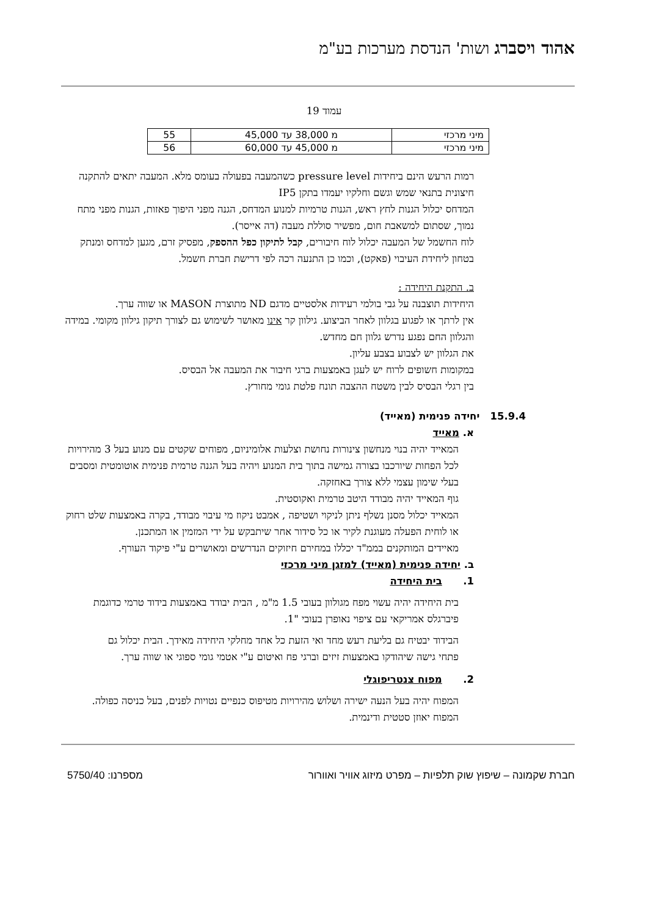אהוד ויסברג ושות' הנדסת מערכות בע"מ
עמוד 19
| מיני מרכזי | מ 38,000 עד 45,000 | 55 |
| מיני מרכזי | מ 45,000 עד 60,000 | 56 |
רמות הרעש הינם ביחידות pressure level כשהמעבה בפעולה בעומס מלא. המעבה יתאים להתקנה חיצונית בתנאי שמש וגשם וחלקיו יעמדו בתקן IP5
המדחס יכלול הגנות לחץ ראש, הגנות טרמיות למנוע המדחס, הגנה מפני היפוך פאזות, הגנות מפני מתח נמוך, שסתום למשאבת חום, מפשיר סוללת מעבה (דה אייסר).
לוח החשמל של המעבה יכלול לוח חיבורים, קבל לתיקון כפל ההספק, מפסיק זרם, מגען למדחס ומנתק בטחון ליחידת העיבוי (פאקט), וכמו כן התנעה רכה לפי דרישת חברת חשמל.
ב. התקנת היחידה :
היחידות תוצבנה על גבי בולמי רעידות אלסטיים מדגם ND מתוצרת MASON או שווה ערך.
אין לרתך או לפגוע בגלוון לאחר הביצוע. גילוון קר אינו מאושר לשימוש גם לצורך תיקון גילוון מקומי. במידה והגלוון החם נפגע נדרש גלוון חם מחדש.
את הגלוון יש לצבוע בצבע עליון.
במקומות חשופים לרוח יש לעגן באמצעות ברגי חיבור את המעבה אל הבסיס.
בין רגלי הבסיס לבין משטח ההצבה תונח פלטת גומי מחורץ.
15.9.4 יחידה פנימית (מאייד)
א. מאייד
המאייד יהיה בנוי מנחשון צינורות נחושת וצלעות אלומיניום, מפוחים שקטים עם מנוע בעל 3 מהירויות לכל הפחות שיורכבו בצורה גמישה בתוך בית המנוע ויהיה בעל הגנה טרמית פנימית אוטומטית ומסבים בעלי שימון עצמי ללא צורך באחזקה.
גוף המאייד יהיה מבודד היטב טרמית ואקוסטית.
המאייד יכלול מסנן נשלף ניתן לניקוי ושטיפה , אמבט ניקוז מי עיבוי מבודד, בקרה באמצעות שלט רחוק או לוחית הפעלה מעוגנת לקיר או כל סידור אחר שיתבקש על ידי המזמין או המתכנן.
מאיידים המותקנים בממ"ד יכללו במחירם חיזוקים הנדרשים ומאושרים ע"י פיקוד העורף.
ב. יחידה פנימית (מאייד) למזגן מיני מרכזי
1. בית היחידה
בית היחידה יהיה עשוי מפח מגולוון בעובי 1.5 מ"מ , הבית יבודד באמצעות בידוד טרמי כדוגמת פיברגלס אמריקאי עם ציפוי נאופרן בעובי "1.
הבידוד יבטיח גם בליעת רעש מחד ואי הזעת כל אחד מחלקי היחידה מאידך. הבית יכלול גם פתחי גישה שיהודקו באמצעות זיזים וברגי פח ואיטום ע"י אטמי גומי ספוגי או שווה ערך.
2. מפוח צנטריפוגלי
המפוח יהיה בעל הנעה ישירה ושלוש מהירויות מטיפוס כנפיים נטויות לפנים, בעל כניסה כפולה. המפוח יאוזן סטטית ודינמית.
חברת שקמונה – שיפוץ שוק תלפיות – מפרט מיזוג אוויר ואוורור מספרנו: 5750/40